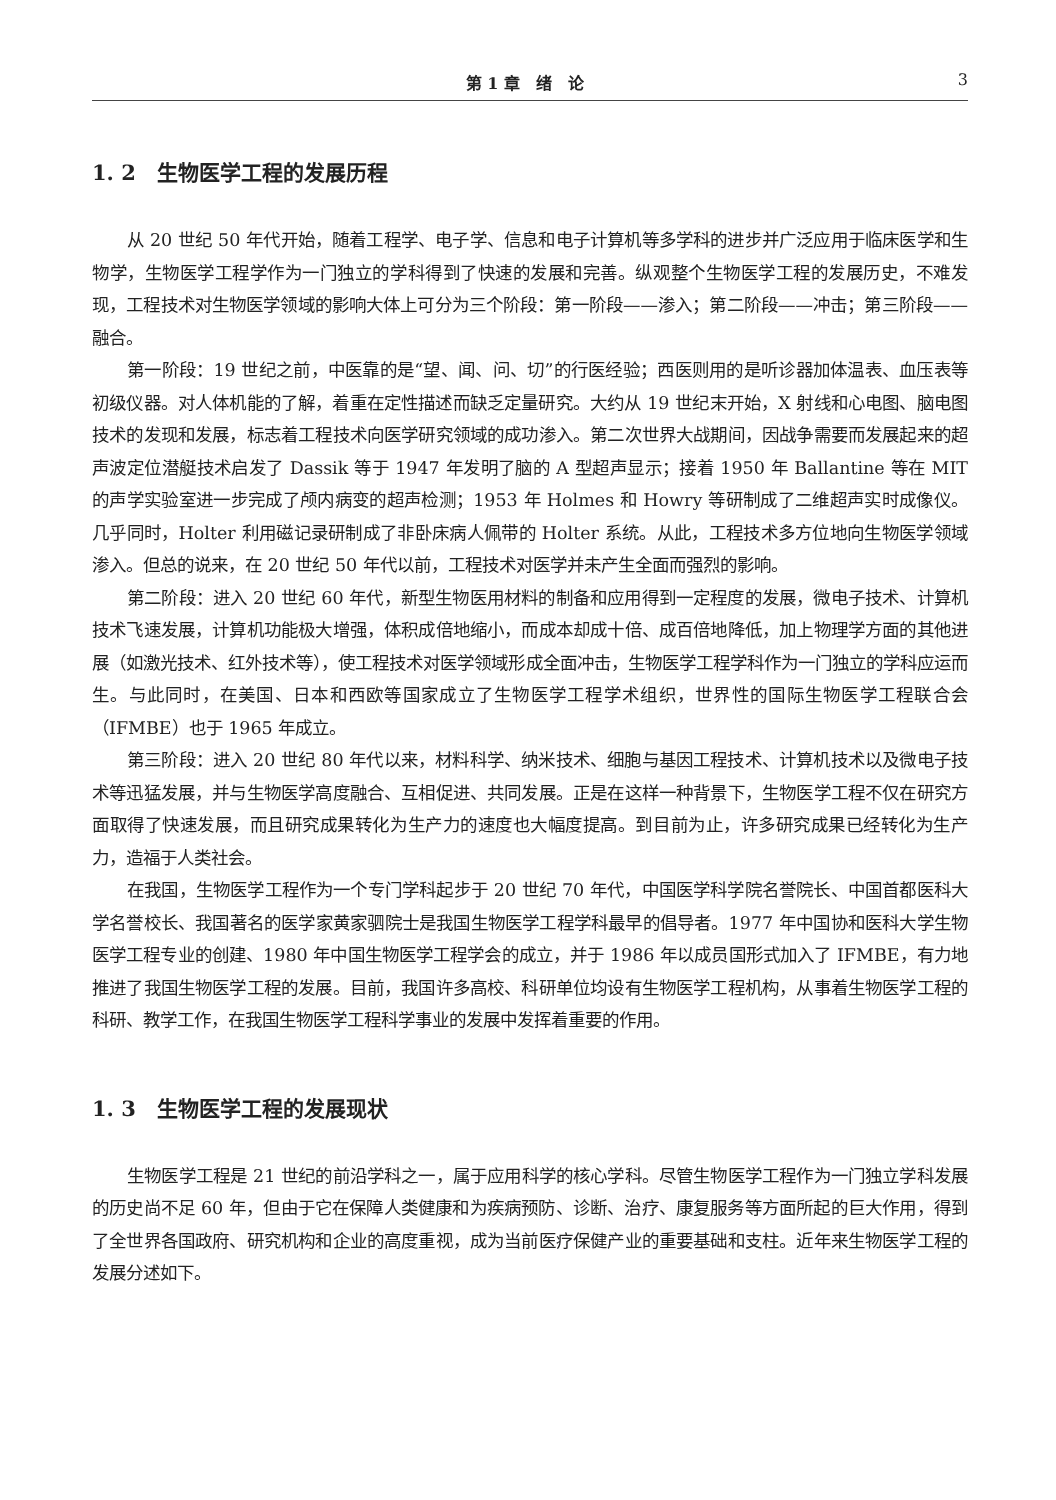第 1 章　绪　论 3
1. 2　生物医学工程的发展历程
从 20 世纪 50 年代开始，随着工程学、电子学、信息和电子计算机等多学科的进步并广泛应用于临床医学和生物学，生物医学工程学作为一门独立的学科得到了快速的发展和完善。纵观整个生物医学工程的发展历史，不难发现，工程技术对生物医学领域的影响大体上可分为三个阶段：第一阶段——渗入；第二阶段——冲击；第三阶段——融合。
第一阶段：19 世纪之前，中医靠的是“望、闻、问、切”的行医经验；西医则用的是听诊器加体温表、血压表等初级仪器。对人体机能的了解，着重在定性描述而缺乏定量研究。大约从 19 世纪末开始，X 射线和心电图、脑电图技术的发现和发展，标志着工程技术向医学研究领域的成功渗入。第二次世界大战期间，因战争需要而发展起来的超声波定位潜艇技术启发了 Dassik 等于 1947 年发明了脑的 A 型超声显示；接着 1950 年 Ballantine 等在 MIT 的声学实验室进一步完成了颅内病变的超声检测；1953 年 Holmes 和 Howry 等研制成了二维超声实时成像仪。几乎同时，Holter 利用磁记录研制成了非卧床病人佩带的 Holter 系统。从此，工程技术多方位地向生物医学领域渗入。但总的说来，在 20 世纪 50 年代以前，工程技术对医学并未产生全面而强烈的影响。
第二阶段：进入 20 世纪 60 年代，新型生物医用材料的制备和应用得到一定程度的发展，微电子技术、计算机技术飞速发展，计算机功能极大增强，体积成倍地缩小，而成本却成十倍、成百倍地降低，加上物理学方面的其他进展（如激光技术、红外技术等），使工程技术对医学领域形成全面冲击，生物医学工程学科作为一门独立的学科应运而生。与此同时，在美国、日本和西欧等国家成立了生物医学工程学术组织，世界性的国际生物医学工程联合会（IFMBE）也于 1965 年成立。
第三阶段：进入 20 世纪 80 年代以来，材料科学、纳米技术、细胞与基因工程技术、计算机技术以及微电子技术等迅猛发展，并与生物医学高度融合、互相促进、共同发展。正是在这样一种背景下，生物医学工程不仅在研究方面取得了快速发展，而且研究成果转化为生产力的速度也大幅度提高。到目前为止，许多研究成果已经转化为生产力，造福于人类社会。
在我国，生物医学工程作为一个专门学科起步于 20 世纪 70 年代，中国医学科学院名誉院长、中国首都医科大学名誉校长、我国著名的医学家黄家驷院士是我国生物医学工程学科最早的倡导者。1977 年中国协和医科大学生物医学工程专业的创建、1980 年中国生物医学工程学会的成立，并于 1986 年以成员国形式加入了 IFMBE，有力地推进了我国生物医学工程的发展。目前，我国许多高校、科研单位均设有生物医学工程机构，从事着生物医学工程的科研、教学工作，在我国生物医学工程科学事业的发展中发挥着重要的作用。
1. 3　生物医学工程的发展现状
生物医学工程是 21 世纪的前沿学科之一，属于应用科学的核心学科。尽管生物医学工程作为一门独立学科发展的历史尚不足 60 年，但由于它在保障人类健康和为疾病预防、诊断、治疗、康复服务等方面所起的巨大作用，得到了全世界各国政府、研究机构和企业的高度重视，成为当前医疗保健产业的重要基础和支柱。近年来生物医学工程的发展分述如下。